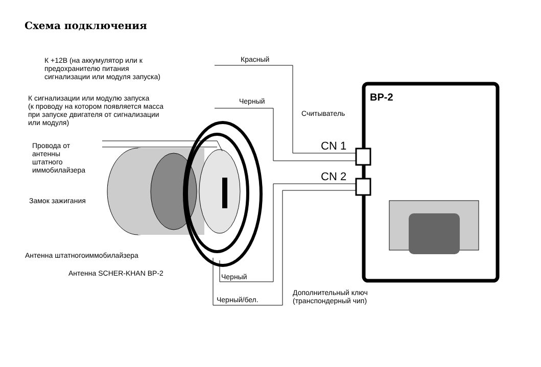Схема подключения
К +12В (на аккумулятор или к
предохранителю питания
сигнализации или модуля запуска)
Красный
К сигнализации или модулю запуска
(к проводу на котором появляется масса
при запуске двигателя от сигнализации
или модуля)
Черный BP-2
Считыватель
Провода от
антенны
штатного
иммобилайзера
CN 1
CN 2
Замок зажигания
Антенна штатногоиммобилайзера
Антенна SCHER-KHAN BP-2 Черный
Дополнительный ключ
(транспондерный чип)
Черный/бел.